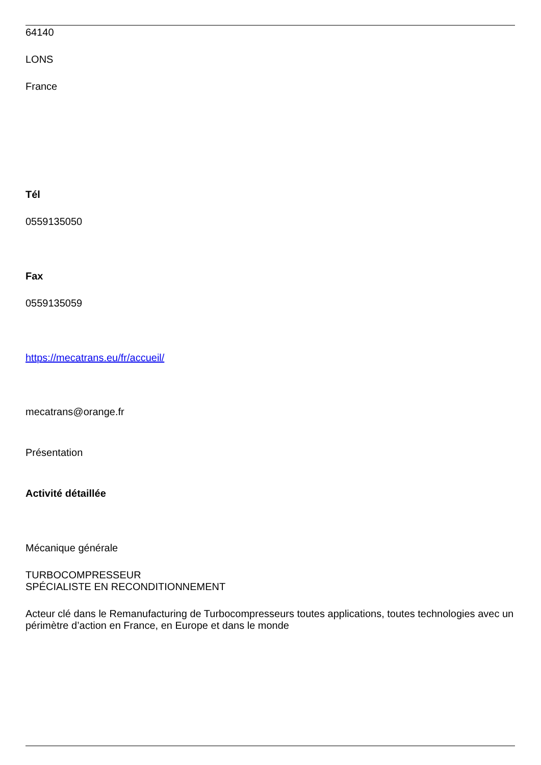64140
LONS
France
Tél
0559135050
Fax
0559135059
https://mecatrans.eu/fr/accueil/
mecatrans@orange.fr
Présentation
Activité détaillée
Mécanique générale
TURBOCOMPRESSEUR
SPÉCIALISTE EN RECONDITIONNEMENT
Acteur clé dans le Remanufacturing de Turbocompresseurs toutes applications, toutes technologies avec un périmètre d’action en France, en Europe et dans le monde